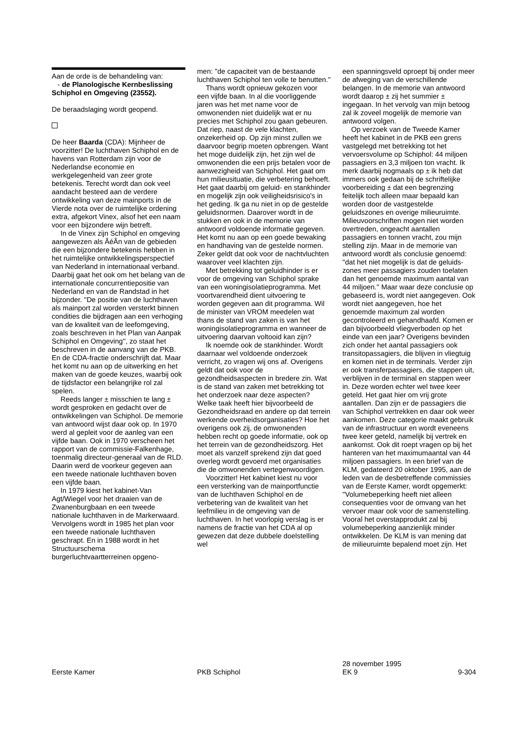Aan de orde is de behandeling van:
- de Planologische Kern­beslissing Schiphol en Omgeving (23552).
De beraadslaging wordt geopend.
De heer Baarda (CDA): Mijnheer de voorzitter! De luchthaven Schiphol en de havens van Rotterdam zijn voor de Nederlandse economie en werkgelegenheid van zeer grote betekenis. Terecht wordt dan ook veel aandacht besteed aan de verdere ontwikkeling van deze mainports in de Vierde nota over de ruimtelijke ordening extra, afgekort Vinex, alsof het een naam voor een bijzondere wijn betreft.
In de Vinex zijn Schiphol en omgeving aangewezen als ÂéÂn van de gebieden die een bijzondere betekenis hebben in het ruimtelijke ontwikkelingsperspectief van Nederland in internationaal verband. Daarbij gaat het ook om het belang van de internationale concurrentiepo­sitie van Nederland en van de Randstad in het bijzonder. ''De positie van de luchthaven als mainport zal worden versterkt binnen condities die bijdragen aan een verhoging van de kwaliteit van de leefomgeving, zoals beschreven in het Plan van Aanpak Schiphol en Omgeving'', zo staat het beschreven in de aanvang van de PKB. En de CDA-fractie onderschrijft dat. Maar het komt nu aan op de uitwerking en het maken van de goede keuzes, waarbij ook de tijdsfactor een belangrijke rol zal spelen.
Reeds langer ± misschien te lang ± wordt gesproken en gedacht over de ontwikkelingen van Schiphol. De memorie van antwoord wijst daar ook op. In 1970 werd al gepleit voor de aanleg van een vijfde baan. Ook in 1970 verscheen het rapport van de commissie-Falkenhage, toenmalig directeur-generaal van de RLD. Daarin werd de voorkeur gegeven aan een tweede nationale luchthaven boven een vijfde baan.
In 1979 kiest het kabinet-Van Agt/Wiegel voor het draaien van de Zwanenburgbaan en een tweede nationale luchthaven in de Marker­waard. Vervolgens wordt in 1985 het plan voor een tweede nationale luchthaven geschrapt. En in 1988 wordt in het Structuurschema burgerluchtvaartterreinen opgeno-
men: ''de capaciteit van de bestaande luchthaven Schiphol ten volle te benutten.''
Thans wordt opnieuw gekozen voor een vijfde baan. In al die voorliggende jaren was het met name voor de omwonenden niet duidelijk wat er nu precies met Schiphol zou gaan gebeuren. Dat riep, naast de vele klachten, onzekerheid op. Op zijn minst zullen we daarvoor begrip moeten opbrengen. Want het moge duidelijk zijn, het zijn wel de omwonenden die een prijs betalen voor de aanwezig­heid van Schiphol. Het gaat om hun milieusituatie, die verbetering behoeft. Het gaat daarbij om geluid- en stankhinder en mogelijk zijn ook veiligheidsrisico's in het geding. Ik ga nu niet in op de gestelde geluidsnormen. Daarover wordt in de stukken en ook in de memorie van antwoord voldoende informatie gegeven. Het komt nu aan op een goede bewaking en handhaving van de gestelde normen. Zeker geldt dat ook voor de nachtvluchten waarover veel klachten zijn.
Met betrekking tot geluidhinder is er voor de omgeving van Schiphol sprake van een woningisolatie­programma. Met voortvarendheid dient uitvoering te worden gegeven aan dit programma. Wil de minister van VROM meedelen wat thans de stand van zaken is van het woning­isolatieprogramma en wanneer de uitvoering daarvan voltooid kan zijn?
Ik noemde ook de stankhinder. Wordt daarnaar wel voldoende onderzoek verricht, zo vragen wij ons af. Overigens geldt dat ook voor de gezondheidsaspecten in bredere zin. Wat is de stand van zaken met betrekking tot het onderzoek naar deze aspecten? Welke taak heeft hier bijvoorbeeld de Gezondheidsraad en andere op dat terrein werkende overheidsorganisaties? Hoe het overigens ook zij, de omwonenden hebben recht op goede informatie, ook op het terrein van de gezond­heidszorg. Het moet als vanzelf sprekend zijn dat goed overleg wordt gevoerd met organisaties die de omwonenden vertegenwoordigen.
Voorzitter! Het kabinet kiest nu voor een versterking van de mainportfunctie van de luchthaven Schiphol en de verbetering van de kwaliteit van het leefmilieu in de omgeving van de luchthaven. In het voorlopig verslag is er namens de fractie van het CDA al op gewezen dat deze dubbele doelstelling wel
een spanningsveld oproept bij onder meer de afweging van de verschil­lende belangen. In de memorie van antwoord wordt daarop ± zij het summier ± ingegaan. In het vervolg van mijn betoog zal ik zoveel mogelijk de memorie van antwoord volgen.
Op verzoek van de Tweede Kamer heeft het kabinet in de PKB een grens vastgelegd met betrekking tot het vervoersvolume op Schiphol: 44 miljoen passagiers en 3,3 miljoen ton vracht. Ik merk daarbij nogmaals op ± ik heb dat immers ook gedaan bij de schriftelijke voorbereiding ± dat een begrenzing feitelijk toch alleen maar bepaald kan worden door de vastgestelde geluidszones en overige milieuruimte. Milieuvoorschriften mogen niet worden overtreden, ongeacht aantallen passagiers en tonnen vracht, zou mijn stelling zijn. Maar in de memorie van antwoord wordt als conclusie genoemd: ''dat het niet mogelijk is dat de geluids­zones meer passagiers zouden toelaten dan het genoemde maximum aantal van 44 miljoen.'' Maar waar deze conclusie op gebaseerd is, wordt niet aangegeven. Ook wordt niet aangegeven, hoe het genoemde maximum zal worden gecontroleerd en gehandhaafd. Komen er dan bijvoorbeeld vliegverboden op het einde van een jaar? Overigens bevinden zich onder het aantal passagiers ook transito­passagiers, die blijven in vliegtuig en komen niet in de terminals. Verder zijn er ook transferpassagiers, die stappen uit, verblijven in de terminal en stappen weer in. Deze worden echter wel twee keer geteld. Het gaat hier om vrij grote aantallen. Dan zijn er de passagiers die van Schiphol vertrekken en daar ook weer aankomen. Deze categorie maakt gebruik van de infrastructuur en wordt eveneens twee keer geteld, namelijk bij vertrek en aankomst. Ook dit roept vragen op bij het hanteren van het maximumaantal van 44 miljoen passagiers. In een brief van de KLM, gedateerd 20 oktober 1995, aan de leden van de desbetreffende commissies van de Eerste Kamer, wordt opgemerkt: ''Volumebeperking heeft niet alleen consequenties voor de omvang van het vervoer maar ook voor de samenstelling. Vooral het overstap­produkt zal bij volumebeperking aanzienlijk minder ontwikkelen. De KLM is van mening dat de milieu­ruimte bepalend moet zijn. Het
Eerste Kamer
PKB Schiphol
28 november 1995
EK 9
9-304